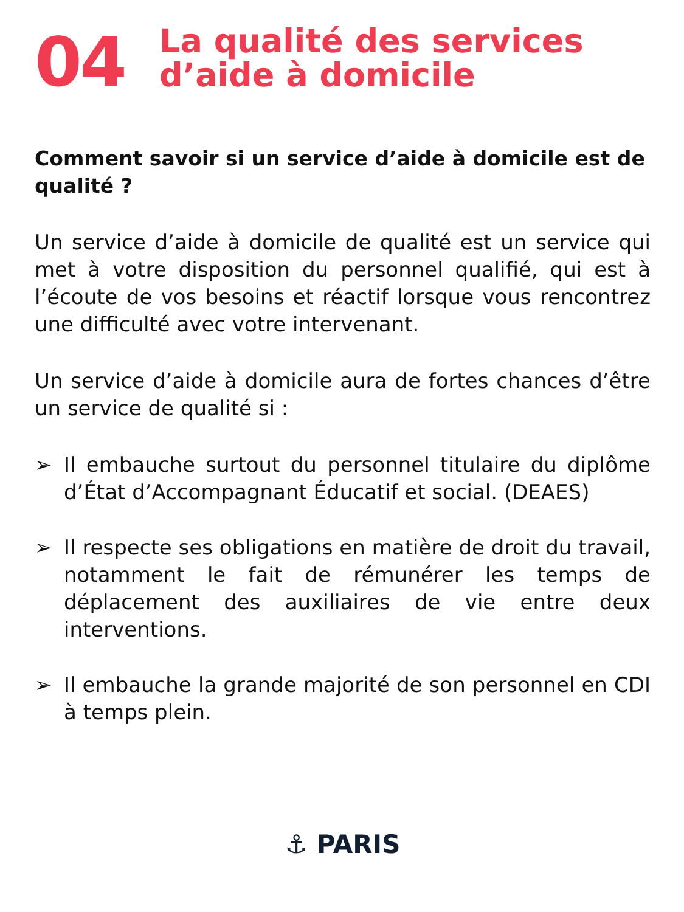04
La qualité des services
d’aide à domicile
Comment savoir si un service d’aide à domicile est de qualité ?
Un service d’aide à domicile de qualité est un service qui met à votre disposition du personnel qualifié, qui est à l’écoute de vos besoins et réactif lorsque vous rencontrez une difficulté avec votre intervenant.
Un service d’aide à domicile aura de fortes chances d’être un service de qualité si :
➢ Il embauche surtout du personnel titulaire du diplôme d’État d’Accompagnant Éducatif et social. (DEAES)
➢ Il respecte ses obligations en matière de droit du travail, notamment le fait de rémunérer les temps de déplacement des auxiliaires de vie entre deux interventions.
➢ Il embauche la grande majorité de son personnel en CDI à temps plein.
⚓ PARIS